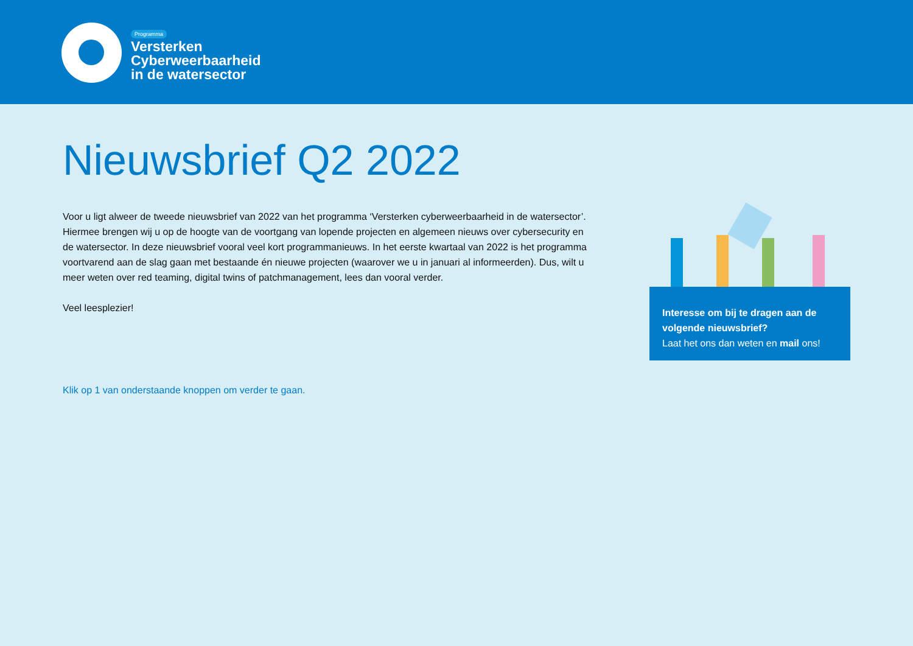Programma
Versterken
Cyberweerbaarheid
in de watersector
Nieuwsbrief Q2 2022
Voor u ligt alweer de tweede nieuwsbrief van 2022 van het programma ‘Versterken cyberweerbaarheid in de watersector’. Hiermee brengen wij u op de hoogte van de voortgang van lopende projecten en algemeen nieuws over cybersecurity en de watersector. In deze nieuwsbrief vooral veel kort programmanieuws. In het eerste kwartaal van 2022 is het programma voortvarend aan de slag gaan met bestaande én nieuwe projecten (waarover we u in januari al informeerden). Dus, wilt u meer weten over red teaming, digital twins of patchmanagement, lees dan vooral verder.
Veel leesplezier!
Klik op 1 van onderstaande knoppen om verder te gaan.
Interesse om bij te dragen aan de volgende nieuwsbrief?
Laat het ons dan weten en mail ons!